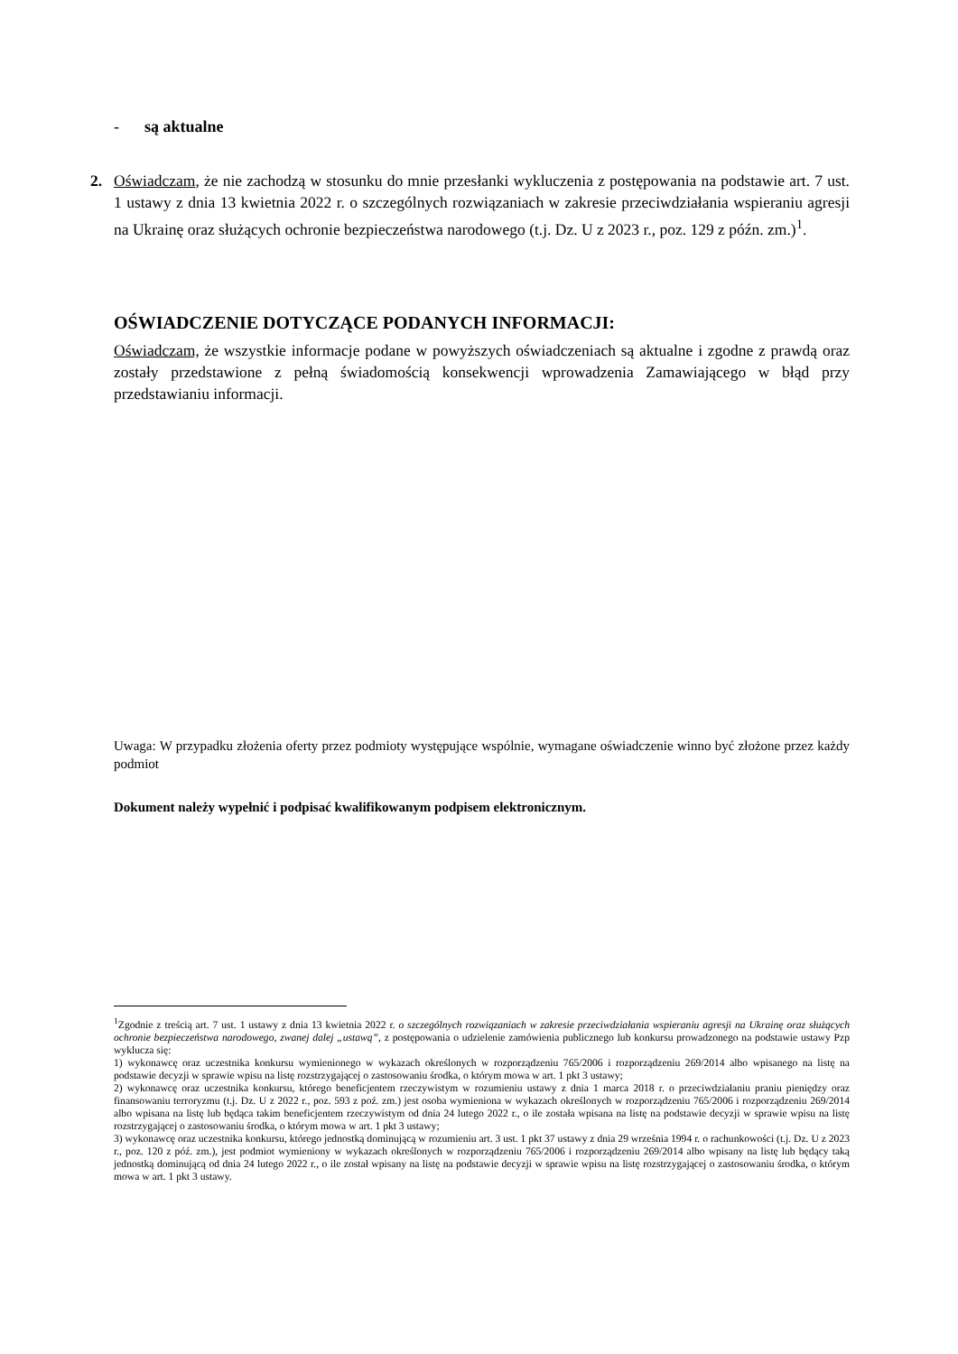- są aktualne
2. Oświadczam, że nie zachodzą w stosunku do mnie przesłanki wykluczenia z postępowania na podstawie art. 7 ust. 1 ustawy z dnia 13 kwietnia 2022 r. o szczególnych rozwiązaniach w zakresie przeciwdziałania wspieraniu agresji na Ukrainę oraz służących ochronie bezpieczeństwa narodowego (t.j. Dz. U z 2023 r., poz. 129 z późn. zm.)<sup>1</sup>.
OŚWIADCZENIE DOTYCZĄCE PODANYCH INFORMACJI:
Oświadczam, że wszystkie informacje podane w powyższych oświadczeniach są aktualne i zgodne z prawdą oraz zostały przedstawione z pełną świadomością konsekwencji wprowadzenia Zamawiającego w błąd przy przedstawianiu informacji.
Uwaga: W przypadku złożenia oferty przez podmioty występujące wspólnie, wymagane oświadczenie winno być złożone przez każdy podmiot
Dokument należy wypełnić i podpisać kwalifikowanym podpisem elektronicznym.
<sup>1</sup> Zgodnie z treścią art. 7 ust. 1 ustawy z dnia 13 kwietnia 2022 r. o szczególnych rozwiązaniach w zakresie przeciwdziałania wspieraniu agresji na Ukrainę oraz służących ochronie bezpieczeństwa narodowego, zwanej dalej „ustawą”, z postępowania o udzielenie zamówienia publicznego lub konkursu prowadzonego na podstawie ustawy Pzp wyklucza się:
1) wykonawcę oraz uczestnika konkursu wymienionego w wykazach określonych w rozporządzeniu 765/2006 i rozporządzeniu 269/2014 albo wpisanego na listę na podstawie decyzji w sprawie wpisu na listę rozstrzygającej o zastosowaniu środka, o którym mowa w art. 1 pkt 3 ustawy;
2) wykonawcę oraz uczestnika konkursu, którego beneficjentem rzeczywistym w rozumieniu ustawy z dnia 1 marca 2018 r. o przeciwdziałaniu praniu pieniędzy oraz finansowaniu terroryzmu (t.j. Dz. U z 2022 r., poz. 593 z poź. zm.) jest osoba wymieniona w wykazach określonych w rozporządzeniu 765/2006 i rozporządzeniu 269/2014 albo wpisana na listę lub będąca takim beneficjentem rzeczywistym od dnia 24 lutego 2022 r., o ile została wpisana na listę na podstawie decyzji w sprawie wpisu na listę rozstrzygającej o zastosowaniu środka, o którym mowa w art. 1 pkt 3 ustawy;
3) wykonawcę oraz uczestnika konkursu, którego jednostką dominującą w rozumieniu art. 3 ust. 1 pkt 37 ustawy z dnia 29 września 1994 r. o rachunkowości (t.j. Dz. U z 2023 r., poz. 120 z póź. zm.), jest podmiot wymieniony w wykazach określonych w rozporządzeniu 765/2006 i rozporządzeniu 269/2014 albo wpisany na listę lub będący taką jednostką dominującą od dnia 24 lutego 2022 r., o ile został wpisany na listę na podstawie decyzji w sprawie wpisu na listę rozstrzygającej o zastosowaniu środka, o którym mowa w art. 1 pkt 3 ustawy.